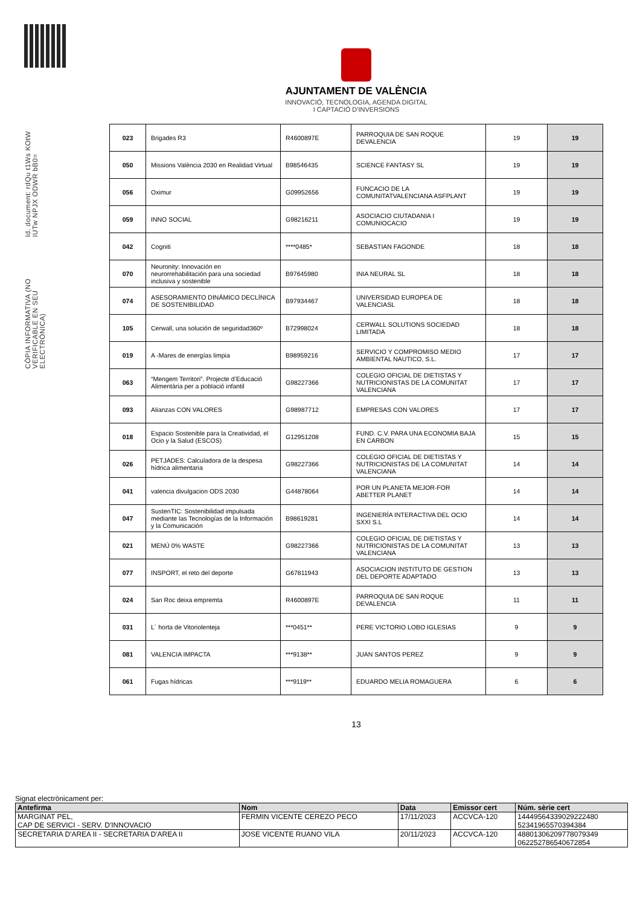Id. document: rdQu t1Ws KOtW IUTw NPJX ODWR bB0=
CÒPIA INFORMATIVA (NO VERIFICABLE EN SEU ELECTRÒNICA)
AJUNTAMENT DE VALÈNCIA
INNOVACIÓ, TECNOLOGIA, AGENDA DIGITAL
I CAPTACIÓ D'INVERSIONS
| 023 | Brigades R3 | R4600897E | PARROQUIA DE SAN ROQUE DEVALENCIA | 19 | 19 |
| 050 | Missions València 2030 en Realidad Virtual | B98546435 | SCIENCE FANTASY SL | 19 | 19 |
| 056 | Oximur | G09952656 | FUNCACIO DE LA COMUNITATVALENCIANA ASFPLANT | 19 | 19 |
| 059 | INNO SOCIAL | G98216211 | ASOCIACIO CIUTADANIA I COMUNIOCACIO | 19 | 19 |
| 042 | Cogniti | ****0485* | SEBASTIAN FAGONDE | 18 | 18 |
| 070 | Neuronity: Innovación en neurorrehabilitación para una sociedad inclusiva y sostenible | B97645980 | INIA NEURAL SL | 18 | 18 |
| 074 | ASESORAMIENTO DINÁMICO DECLÍNICA DE SOSTENIBILIDAD | B97934467 | UNIVERSIDAD EUROPEA DE VALENCIASL | 18 | 18 |
| 105 | Cerwall, una solución de seguridad360º | B72998024 | CERWALL SOLUTIONS SOCIEDAD LIMITADA | 18 | 18 |
| 019 | A -Mares de energías limpia | B98959216 | SERVICIO Y COMPROMISO MEDIO AMBIENTAL NAUTICO, S.L. | 17 | 17 |
| 063 | “Mengem Territori”. Projecte d’Educació Alimentària per a població infantil | G98227366 | COLEGIO OFICIAL DE DIETISTAS Y NUTRICIONISTAS DE LA COMUNITAT VALENCIANA | 17 | 17 |
| 093 | Alianzas CON VALORES | G98987712 | EMPRESAS CON VALORES | 17 | 17 |
| 018 | Espacio Sostenible para la Creatividad, el Ocio y la Salud (ESCOS) | G12951208 | FUND. C.V. PARA UNA ECONOMIA BAJA EN CARBON | 15 | 15 |
| 026 | PETJADES: Calculadora de la despesa hídrica alimentaria | G98227366 | COLEGIO OFICIAL DE DIETISTAS Y NUTRICIONISTAS DE LA COMUNITAT VALENCIANA | 14 | 14 |
| 041 | valencia divulgacion ODS 2030 | G44878064 | POR UN PLANETA MEJOR-FOR ABETTER PLANET | 14 | 14 |
| 047 | SustenTIC: Sostenibilidad impulsada mediante las Tecnologías de la Información y la Comunicación | B98619281 | INGENIERÍA INTERACTIVA DEL OCIO SXXI S.L | 14 | 14 |
| 021 | MENÚ 0% WASTE | G98227366 | COLEGIO OFICIAL DE DIETISTAS Y NUTRICIONISTAS DE LA COMUNITAT VALENCIANA | 13 | 13 |
| 077 | INSPORT, el reto del deporte | G67811943 | ASOCIACION INSTITUTO DE GESTION DEL DEPORTE ADAPTADO | 13 | 13 |
| 024 | San Roc deixa empremta | R4600897E | PARROQUIA DE SAN ROQUE DEVALENCIA | 11 | 11 |
| 031 | L´ horta de Vitoriolenteja | ***0451** | PERE VICTORIO LOBO IGLESIAS | 9 | 9 |
| 081 | VALENCIA IMPACTA | ***9138** | JUAN SANTOS PEREZ | 9 | 9 |
| 061 | Fugas hídricas | ***9119** | EDUARDO MELIA ROMAGUERA | 6 | 6 |
13
Signat electrònicament per:
| Antefirma | Nom | Data | Emissor cert | Núm. sèrie cert |
| --- | --- | --- | --- | --- |
| MARGINAT PEL, CAP DE SERVICI - SERV. D'INNOVACIO | FERMIN VICENTE CEREZO PECO | 17/11/2023 | ACCVCA-120 | 14449564339029222480 52341965570394384 |
| SECRETARIA D'AREA II - SECRETARIA D'AREA II | JOSE VICENTE RUANO VILA | 20/11/2023 | ACCVCA-120 | 48801306209778079349 062252786540672854 |